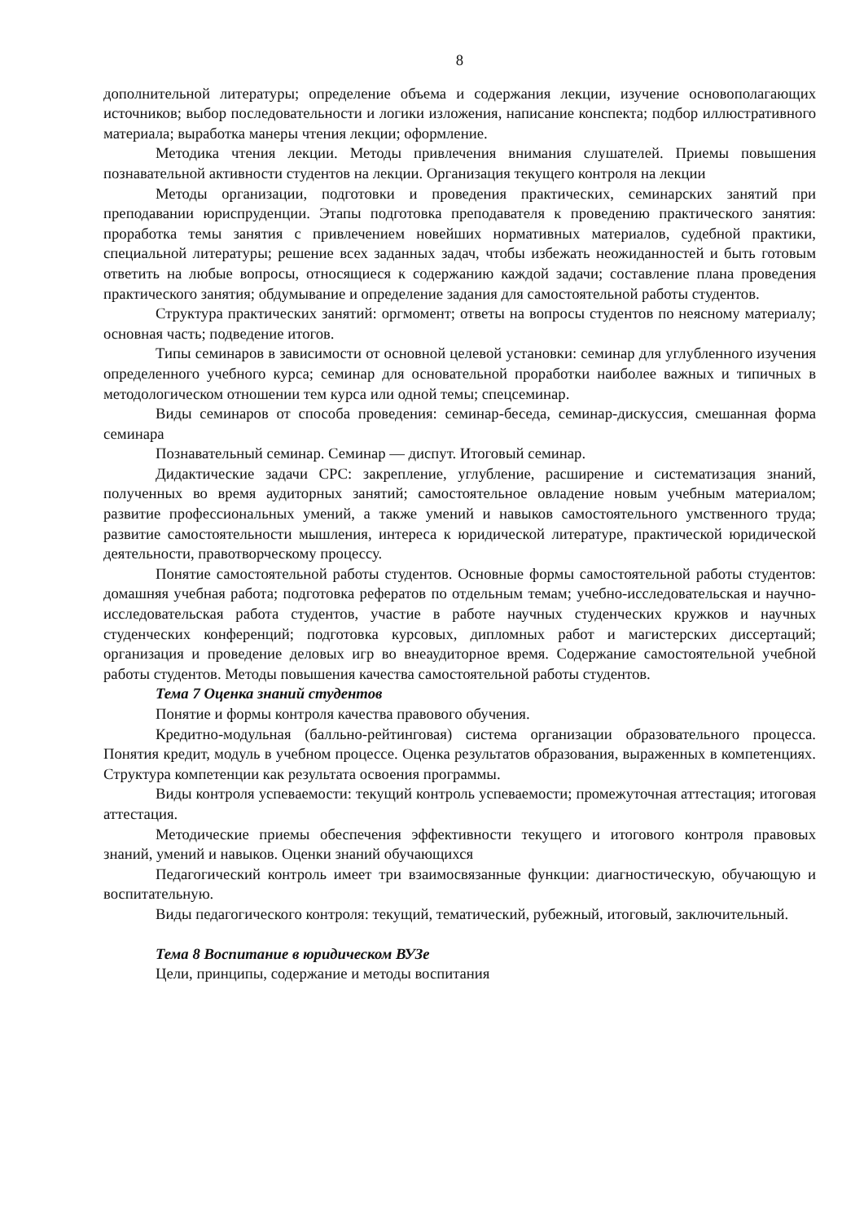8
дополнительной литературы; определение объема и содержания лекции, изучение основополагающих источников; выбор последовательности и логики изложения, написание конспекта; подбор иллюстративного материала; выработка манеры чтения лекции; оформление.
Методика чтения лекции. Методы привлечения внимания слушателей. Приемы повышения познавательной активности студентов на лекции. Организация текущего контроля на лекции
Методы организации, подготовки и проведения практических, семинарских занятий при преподавании юриспруденции. Этапы подготовка преподавателя к проведению практического занятия: проработка темы занятия с привлечением новейших нормативных материалов, судебной практики, специальной литературы; решение всех заданных задач, чтобы избежать неожиданностей и быть готовым ответить на любые вопросы, относящиеся к содержанию каждой задачи; составление плана проведения практического занятия; обдумывание и определение задания для самостоятельной работы студентов.
Структура практических занятий: оргмомент; ответы на вопросы студентов по неясному материалу; основная часть; подведение итогов.
Типы семинаров в зависимости от основной целевой установки: семинар для углубленного изучения определенного учебного курса; семинар для основательной проработки наиболее важных и типичных в методологическом отношении тем курса или одной темы; спецсеминар.
Виды семинаров от способа проведения: семинар-беседа, семинар-дискуссия, смешанная форма семинара
Познавательный семинар. Семинар — диспут. Итоговый семинар.
Дидактические задачи СРС: закрепление, углубление, расширение и систематизация знаний, полученных во время аудиторных занятий; самостоятельное овладение новым учебным материалом; развитие профессиональных умений, а также умений и навыков самостоятельного умственного труда; развитие самостоятельности мышления, интереса к юридической литературе, практической юридической деятельности, правотворческому процессу.
Понятие самостоятельной работы студентов. Основные формы самостоятельной работы студентов: домашняя учебная работа; подготовка рефератов по отдельным темам; учебно-исследовательская и научно-исследовательская работа студентов, участие в работе научных студенческих кружков и научных студенческих конференций; подготовка курсовых, дипломных работ и магистерских диссертаций; организация и проведение деловых игр во внеаудиторное время. Содержание самостоятельной учебной работы студентов. Методы повышения качества самостоятельной работы студентов.
Тема 7 Оценка знаний студентов
Понятие и формы контроля качества правового обучения.
Кредитно-модульная (балльно-рейтинговая) система организации образовательного процесса. Понятия кредит, модуль в учебном процессе. Оценка результатов образования, выраженных в компетенциях. Структура компетенции как результата освоения программы.
Виды контроля успеваемости: текущий контроль успеваемости; промежуточная аттестация; итоговая аттестация.
Методические приемы обеспечения эффективности текущего и итогового контроля правовых знаний, умений и навыков. Оценки знаний обучающихся
Педагогический контроль имеет три взаимосвязанные функции: диагностическую, обучающую и воспитательную.
Виды педагогического контроля: текущий, тематический, рубежный, итоговый, заключительный.
Тема 8 Воспитание в юридическом ВУЗе
Цели, принципы, содержание и методы воспитания